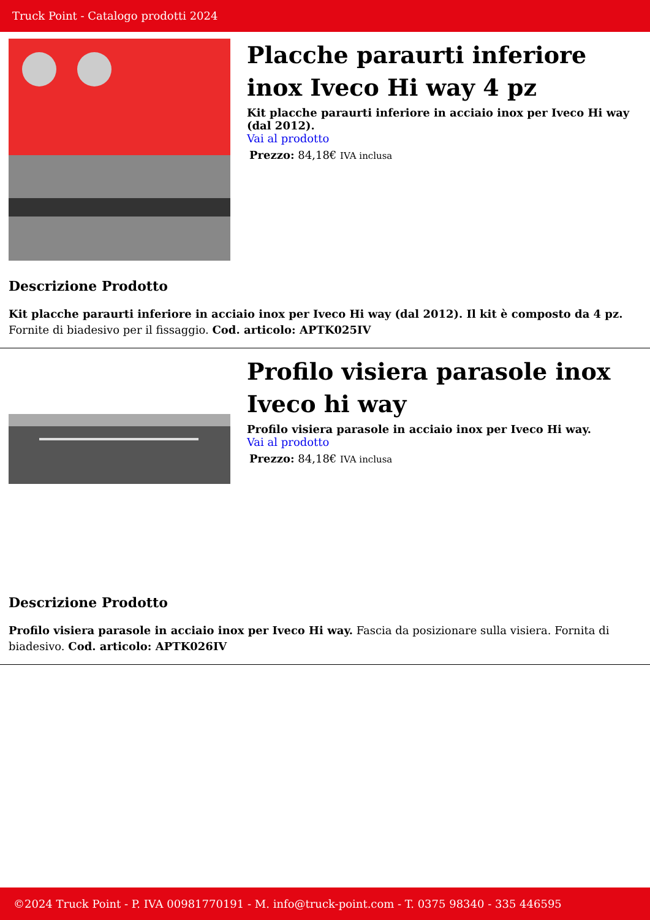Truck Point - Catalogo prodotti 2024
Placche paraurti inferiore inox Iveco Hi way 4 pz
Kit placche paraurti inferiore in acciaio inox per Iveco Hi way (dal 2012).
Vai al prodotto
Prezzo: 84,18€ IVA inclusa
Descrizione Prodotto
Kit placche paraurti inferiore in acciaio inox per Iveco Hi way (dal 2012). Il kit è composto da 4 pz. Fornite di biadesivo per il fissaggio. Cod. articolo: APTK025IV
Profilo visiera parasole inox Iveco hi way
Profilo visiera parasole in acciaio inox per Iveco Hi way.
Vai al prodotto
Prezzo: 84,18€ IVA inclusa
Descrizione Prodotto
Profilo visiera parasole in acciaio inox per Iveco Hi way. Fascia da posizionare sulla visiera. Fornita di biadesivo. Cod. articolo: APTK026IV
©2024 Truck Point - P. IVA 00981770191 - M. info@truck-point.com - T. 0375 98340 - 335 446595